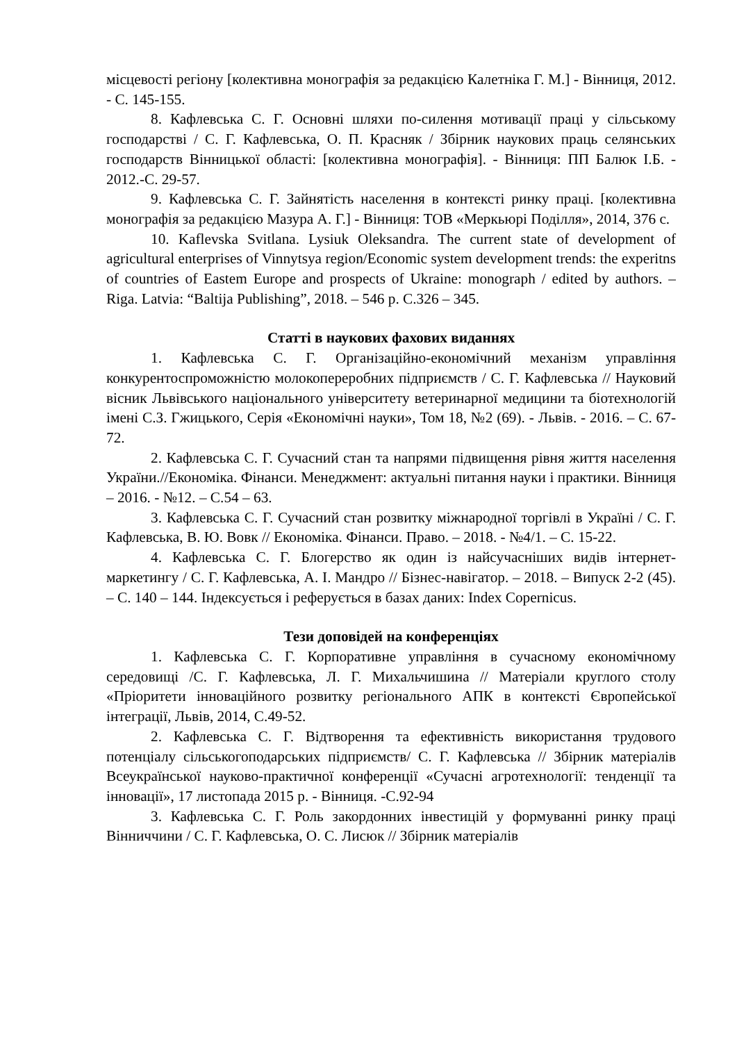місцевості регіону [колективна монографія за редакцією Калетніка Г. М.] - Вінниця, 2012. - С. 145-155.
8. Кафлевська С. Г. Основні шляхи по-силення мотивації праці у сільському господарстві / С. Г. Кафлевська, О. П. Красняк / Збірник наукових праць селянських господарств Вінницької області: [колективна монографія]. - Вінниця: ПП Балюк І.Б. - 2012.-С. 29-57.
9. Кафлевська С. Г. Зайнятість населення в контексті ринку праці. [колективна монографія за редакцією Мазура А. Г.] - Вінниця: ТОВ «Меркьюрі Поділля», 2014, 376 с.
10. Kaflevska Svitlana. Lysiuk Oleksandra. The current state of development of agricultural enterprises of Vinnytsya region/Economic system development trends: the experitns of countries of Eastem Europe and prospects of Ukraine: monograph / edited by authors. – Riga. Latvia: “Baltija Publishing”, 2018. – 546 p. C.326 – 345.
Статті в наукових фахових виданнях
1. Кафлевська С. Г. Організаційно-економічний механізм управління конкурентоспроможністю молокопереробних підприємств / С. Г. Кафлевська // Науковий вісник Львівського національного університету ветеринарної медицини та біотехнологій імені С.З. Гжицького, Серія «Економічні науки», Том 18, №2 (69). - Львів. - 2016. – С. 67-72.
2. Кафлевська С. Г. Сучасний стан та напрями підвищення рівня життя населення України.//Економіка. Фінанси. Менеджмент: актуальні питання науки і практики. Вінниця – 2016. - №12. – С.54 – 63.
3. Кафлевська С. Г. Сучасний стан розвитку міжнародної торгівлі в Україні / С. Г. Кафлевська, В. Ю. Вовк // Економіка. Фінанси. Право. – 2018. - №4/1. – С. 15-22.
4. Кафлевська С. Г. Блогерство як один із найсучасніших видів інтернет-маркетингу / С. Г. Кафлевська, А. І. Мандро // Бізнес-навігатор. – 2018. – Випуск 2-2 (45). – С. 140 – 144. Індексується і реферується в базах даних: Index Copernicus.
Тези доповідей на конференціях
1. Кафлевська С. Г. Корпоративне управління в сучасному економічному середовищі /С. Г. Кафлевська, Л. Г. Михальчишина // Матеріали круглого столу «Пріоритети інноваційного розвитку регіонального АПК в контексті Європейської інтеграції, Львів, 2014, С.49-52.
2. Кафлевська С. Г. Відтворення та ефективність використання трудового потенціалу сільськогоподарських підприємств/ С. Г. Кафлевська // Збірник матеріалів Всеукраїнської науково-практичної конференції «Сучасні агротехнології: тенденції та інновації», 17 листопада 2015 р. - Вінниця. -С.92-94
3. Кафлевська С. Г. Роль закордонних інвестицій у формуванні ринку праці Вінниччини / С. Г. Кафлевська, О. С. Лисюк // Збірник матеріалів